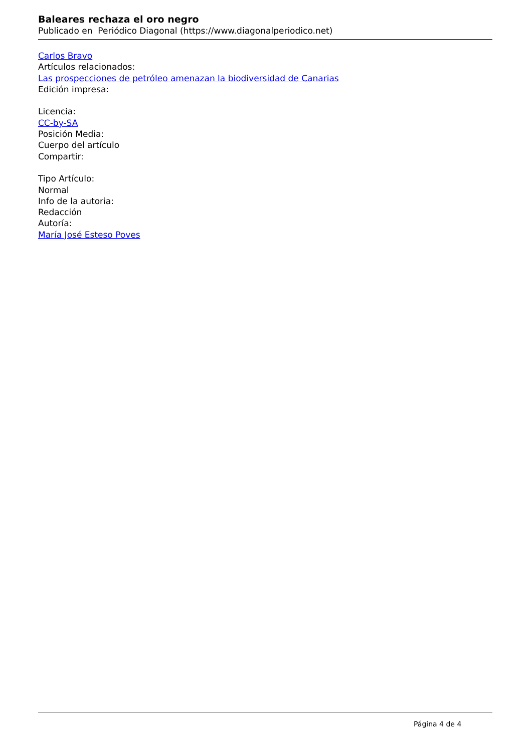Baleares rechaza el oro negro
Publicado en Periódico Diagonal (https://www.diagonalperiodico.net)
Carlos Bravo
Artículos relacionados:
Las prospecciones de petróleo amenazan la biodiversidad de Canarias
Edición impresa:
Licencia:
CC-by-SA
Posición Media:
Cuerpo del artículo
Compartir:
Tipo Artículo:
Normal
Info de la autoria:
Redacción
Autoría:
María José Esteso Poves
Página 4 de 4